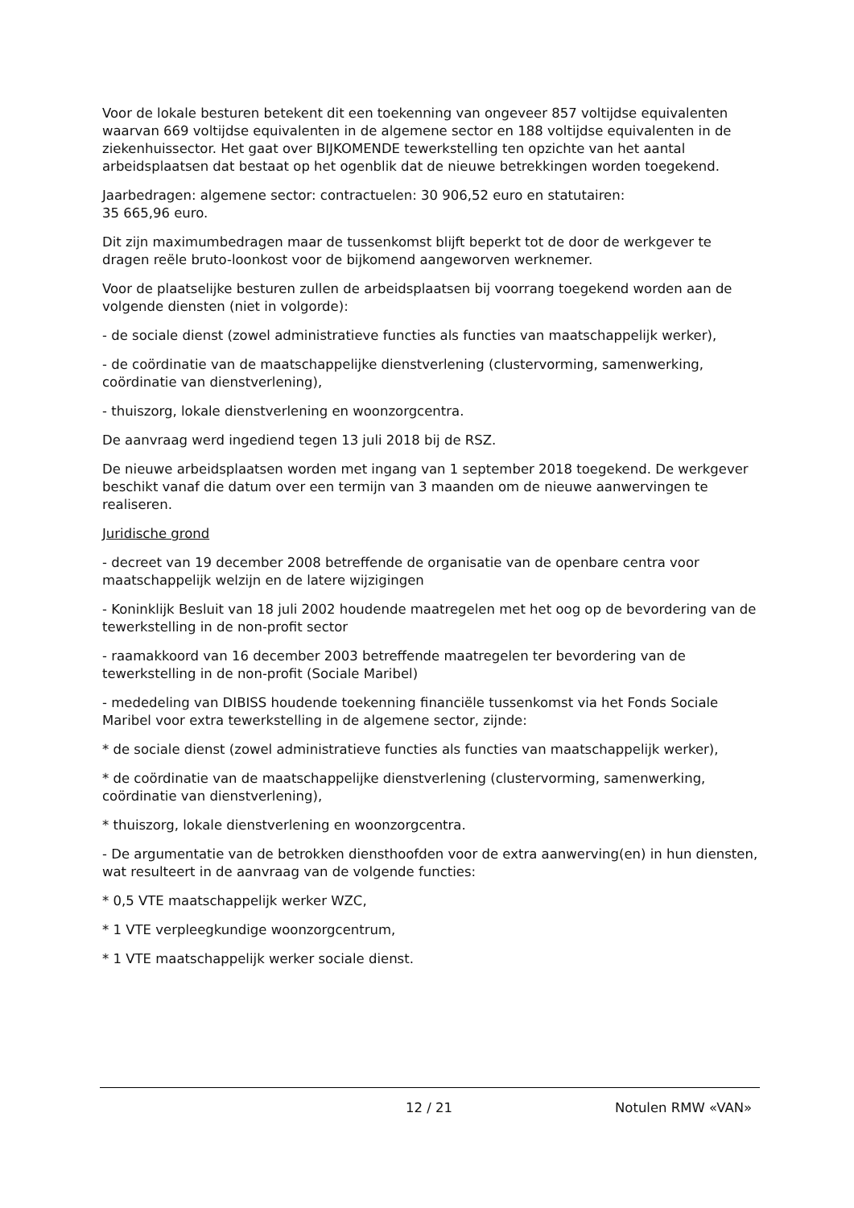Voor de lokale besturen betekent dit een toekenning van ongeveer 857 voltijdse equivalenten waarvan 669 voltijdse equivalenten in de algemene sector en 188 voltijdse equivalenten in de ziekenhuissector. Het gaat over BIJKOMENDE tewerkstelling ten opzichte van het aantal arbeidsplaatsen dat bestaat op het ogenblik dat de nieuwe betrekkingen worden toegekend.
Jaarbedragen: algemene sector: contractuelen: 30 906,52 euro en statutairen:
35 665,96 euro.
Dit zijn maximumbedragen maar de tussenkomst blijft beperkt tot de door de werkgever te dragen reële bruto-loonkost voor de bijkomend aangeworven werknemer.
Voor de plaatselijke besturen zullen de arbeidsplaatsen bij voorrang toegekend worden aan de volgende diensten (niet in volgorde):
- de sociale dienst (zowel administratieve functies als functies van maatschappelijk werker),
- de coördinatie van de maatschappelijke dienstverlening (clustervorming, samenwerking, coördinatie van dienstverlening),
- thuiszorg, lokale dienstverlening en woonzorgcentra.
De aanvraag werd ingediend tegen 13 juli 2018 bij de RSZ.
De nieuwe arbeidsplaatsen worden met ingang van 1 september 2018 toegekend. De werkgever beschikt vanaf die datum over een termijn van 3 maanden om de nieuwe aanwervingen te realiseren.
Juridische grond
- decreet van 19 december 2008 betreffende de organisatie van de openbare centra voor maatschappelijk welzijn en de latere wijzigingen
- Koninklijk Besluit van 18 juli 2002 houdende maatregelen met het oog op de bevordering van de tewerkstelling in de non-profit sector
- raamakkoord van 16 december 2003 betreffende maatregelen ter bevordering van de tewerkstelling in de non-profit (Sociale Maribel)
- mededeling van DIBISS houdende toekenning financiële tussenkomst via het Fonds Sociale Maribel voor extra tewerkstelling in de algemene sector, zijnde:
* de sociale dienst (zowel administratieve functies als functies van maatschappelijk werker),
* de coördinatie van de maatschappelijke dienstverlening (clustervorming, samenwerking, coördinatie van dienstverlening),
* thuiszorg, lokale dienstverlening en woonzorgcentra.
- De argumentatie van de betrokken diensthoofden voor de extra aanwerving(en) in hun diensten, wat resulteert in de aanvraag van de volgende functies:
* 0,5 VTE maatschappelijk werker WZC,
* 1 VTE verpleegkundige woonzorgcentrum,
* 1 VTE maatschappelijk werker sociale dienst.
12 / 21 Notulen RMW «VAN»